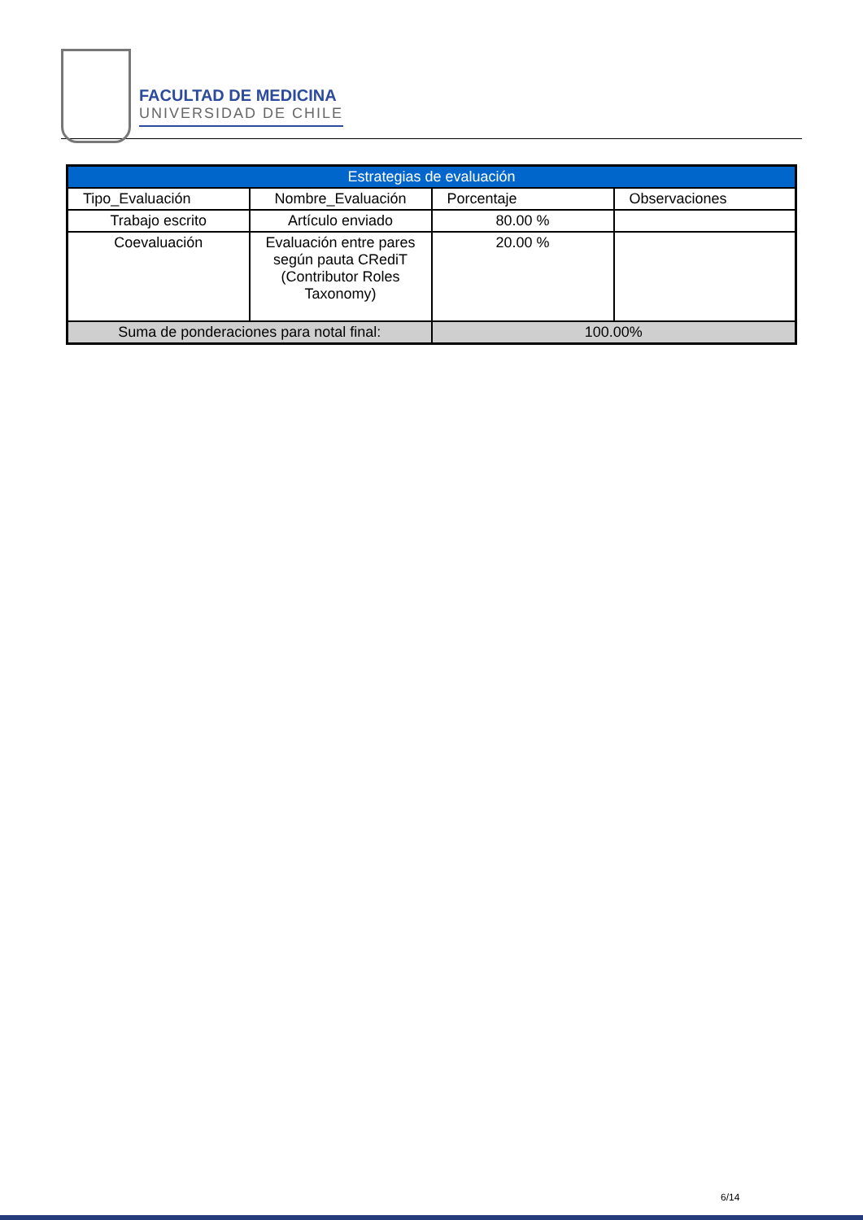FACULTAD DE MEDICINA
UNIVERSIDAD DE CHILE
| Estrategias de evaluación | | | |
| --- | --- | --- | --- |
| Tipo_Evaluación | Nombre_Evaluación | Porcentaje | Observaciones |
| Trabajo escrito | Artículo enviado | 80.00 % | |
| Coevaluación | Evaluación entre pares según pauta CRediT (Contributor Roles Taxonomy) | 20.00 % | |
| Suma de ponderaciones para notal final: | | 100.00% | |
6/14